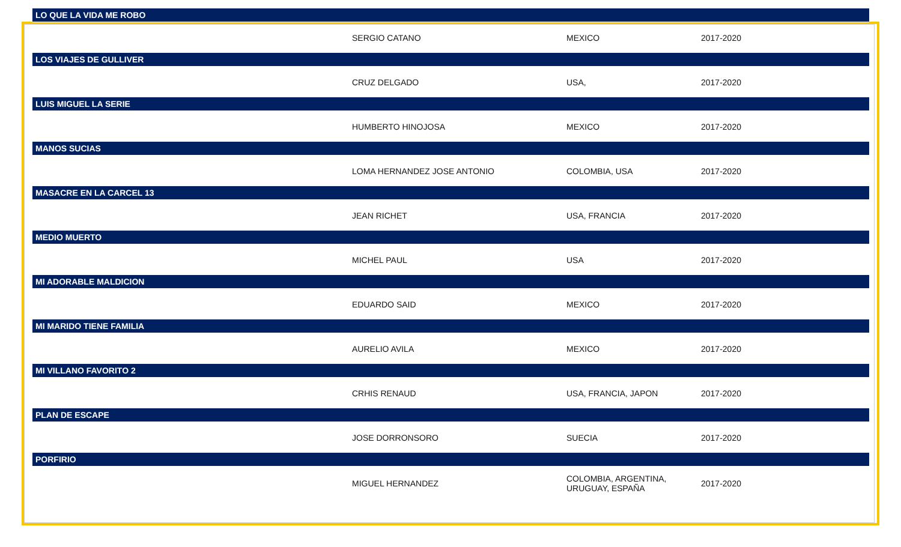| LO QUE LA VIDA ME ROBO | | | |
| --- | --- | --- | --- |
| | SERGIO CATANO | MEXICO | 2017-2020 |
| LOS VIAJES DE GULLIVER | | | |
| | CRUZ DELGADO | USA, | 2017-2020 |
| LUIS MIGUEL LA SERIE | | | |
| | HUMBERTO HINOJOSA | MEXICO | 2017-2020 |
| MANOS SUCIAS | | | |
| | LOMA HERNANDEZ JOSE ANTONIO | COLOMBIA, USA | 2017-2020 |
| MASACRE EN LA CARCEL 13 | | | |
| | JEAN RICHET | USA, FRANCIA | 2017-2020 |
| MEDIO MUERTO | | | |
| | MICHEL PAUL | USA | 2017-2020 |
| MI ADORABLE MALDICION | | | |
| | EDUARDO SAID | MEXICO | 2017-2020 |
| MI MARIDO TIENE FAMILIA | | | |
| | AURELIO AVILA | MEXICO | 2017-2020 |
| MI VILLANO FAVORITO 2 | | | |
| | CRHIS RENAUD | USA, FRANCIA, JAPON | 2017-2020 |
| PLAN DE ESCAPE | | | |
| | JOSE DORRONSORO | SUECIA | 2017-2020 |
| PORFIRIO | | | |
| | MIGUEL HERNANDEZ | COLOMBIA, ARGENTINA, URUGUAY, ESPAÑA | 2017-2020 |